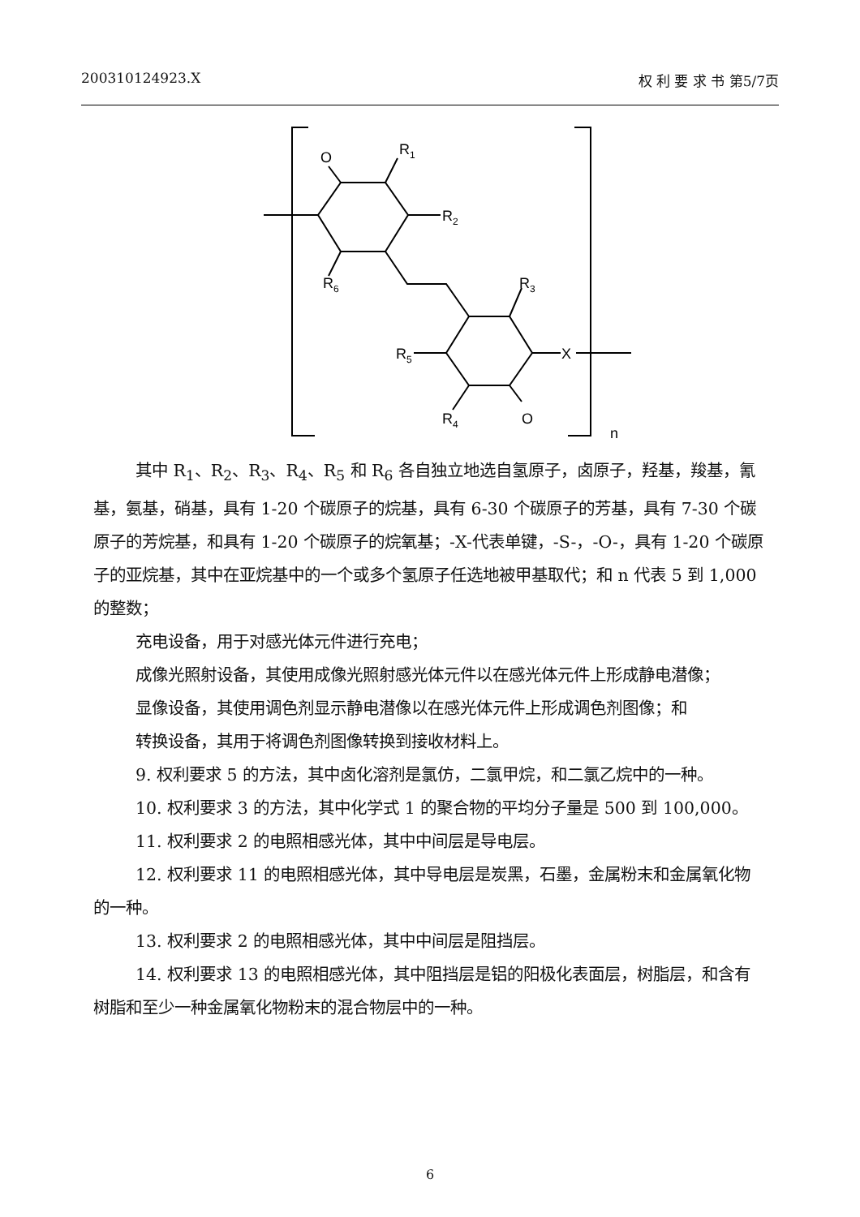200310124923.X 权 利 要 求 书 第5/7页
O
R1
R2
R6
R3
R5
X
R4
O
n
其中 R<sub>1</sub>、R<sub>2</sub>、R<sub>3</sub>、R<sub>4</sub>、R<sub>5</sub> 和 R<sub>6</sub> 各自独立地选自氢原子，卤原子，羟基，羧基，氰基，氨基，硝基，具有 1-20 个碳原子的烷基，具有 6-30 个碳原子的芳基，具有 7-30 个碳原子的芳烷基，和具有 1-20 个碳原子的烷氧基；-X-代表单键，-S-，-O-，具有 1-20 个碳原子的亚烷基，其中在亚烷基中的一个或多个氢原子任选地被甲基取代；和 n 代表 5 到 1,000 的整数；
充电设备，用于对感光体元件进行充电；
成像光照射设备，其使用成像光照射感光体元件以在感光体元件上形成静电潜像；
显像设备，其使用调色剂显示静电潜像以在感光体元件上形成调色剂图像；和
转换设备，其用于将调色剂图像转换到接收材料上。
9. 权利要求 5 的方法，其中卤化溶剂是氯仿，二氯甲烷，和二氯乙烷中的一种。
10. 权利要求 3 的方法，其中化学式 1 的聚合物的平均分子量是 500 到 100,000。
11. 权利要求 2 的电照相感光体，其中中间层是导电层。
12. 权利要求 11 的电照相感光体，其中导电层是炭黑，石墨，金属粉末和金属氧化物的一种。
13. 权利要求 2 的电照相感光体，其中中间层是阻挡层。
14. 权利要求 13 的电照相感光体，其中阻挡层是铝的阳极化表面层，树脂层，和含有树脂和至少一种金属氧化物粉末的混合物层中的一种。
6